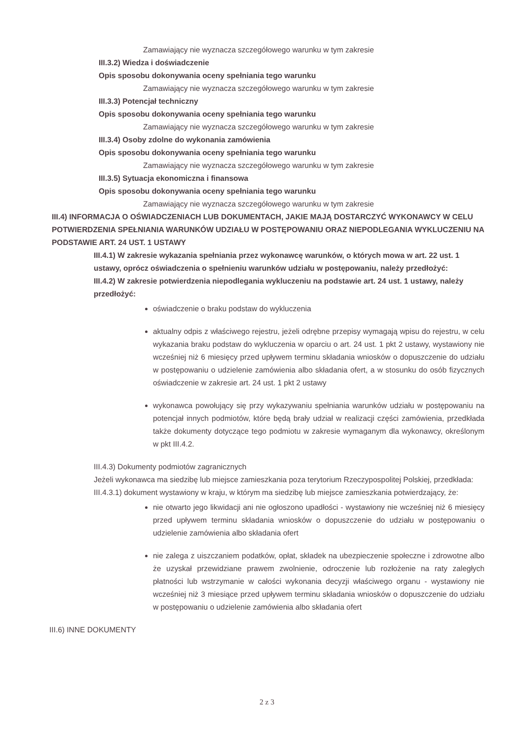Zamawiający nie wyznacza szczegółowego warunku w tym zakresie
III.3.2) Wiedza i doświadczenie
Opis sposobu dokonywania oceny spełniania tego warunku
Zamawiający nie wyznacza szczegółowego warunku w tym zakresie
III.3.3) Potencjał techniczny
Opis sposobu dokonywania oceny spełniania tego warunku
Zamawiający nie wyznacza szczegółowego warunku w tym zakresie
III.3.4) Osoby zdolne do wykonania zamówienia
Opis sposobu dokonywania oceny spełniania tego warunku
Zamawiający nie wyznacza szczegółowego warunku w tym zakresie
III.3.5) Sytuacja ekonomiczna i finansowa
Opis sposobu dokonywania oceny spełniania tego warunku
Zamawiający nie wyznacza szczegółowego warunku w tym zakresie
III.4) INFORMACJA O OŚWIADCZENIACH LUB DOKUMENTACH, JAKIE MAJĄ DOSTARCZYĆ WYKONAWCY W CELU POTWIERDZENIA SPEŁNIANIA WARUNKÓW UDZIAŁU W POSTĘPOWANIU ORAZ NIEPODLEGANIA WYKLUCZENIU NA PODSTAWIE ART. 24 UST. 1 USTAWY
III.4.1) W zakresie wykazania spełniania przez wykonawcę warunków, o których mowa w art. 22 ust. 1 ustawy, oprócz oświadczenia o spełnieniu warunków udziału w postępowaniu, należy przedłożyć:
III.4.2) W zakresie potwierdzenia niepodlegania wykluczeniu na podstawie art. 24 ust. 1 ustawy, należy przedłożyć:
oświadczenie o braku podstaw do wykluczenia
aktualny odpis z właściwego rejestru, jeżeli odrębne przepisy wymagają wpisu do rejestru, w celu wykazania braku podstaw do wykluczenia w oparciu o art. 24 ust. 1 pkt 2 ustawy, wystawiony nie wcześniej niż 6 miesięcy przed upływem terminu składania wniosków o dopuszczenie do udziału w postępowaniu o udzielenie zamówienia albo składania ofert, a w stosunku do osób fizycznych oświadczenie w zakresie art. 24 ust. 1 pkt 2 ustawy
wykonawca powołujący się przy wykazywaniu spełniania warunków udziału w postępowaniu na potencjał innych podmiotów, które będą brały udział w realizacji części zamówienia, przedkłada także dokumenty dotyczące tego podmiotu w zakresie wymaganym dla wykonawcy, określonym w pkt III.4.2.
III.4.3) Dokumenty podmiotów zagranicznych
Jeżeli wykonawca ma siedzibę lub miejsce zamieszkania poza terytorium Rzeczypospolitej Polskiej, przedkłada:
III.4.3.1) dokument wystawiony w kraju, w którym ma siedzibę lub miejsce zamieszkania potwierdzający, że:
nie otwarto jego likwidacji ani nie ogłoszono upadłości - wystawiony nie wcześniej niż 6 miesięcy przed upływem terminu składania wniosków o dopuszczenie do udziału w postępowaniu o udzielenie zamówienia albo składania ofert
nie zalega z uiszczaniem podatków, opłat, składek na ubezpieczenie społeczne i zdrowotne albo że uzyskał przewidziane prawem zwolnienie, odroczenie lub rozłożenie na raty zaległych płatności lub wstrzymanie w całości wykonania decyzji właściwego organu - wystawiony nie wcześniej niż 3 miesiące przed upływem terminu składania wniosków o dopuszczenie do udziału w postępowaniu o udzielenie zamówienia albo składania ofert
III.6) INNE DOKUMENTY
2 z 3